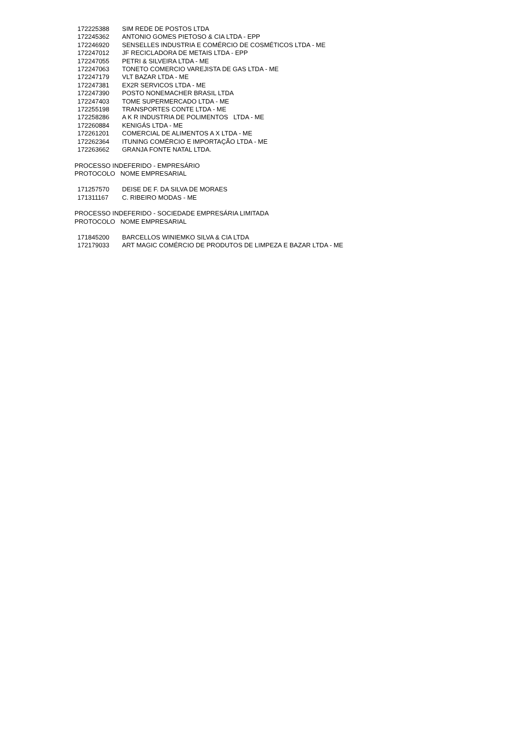| 172225388 | SIM REDE DE POSTOS LTDA |
| 172245362 | ANTONIO GOMES PIETOSO & CIA LTDA - EPP |
| 172246920 | SENSELLES INDUSTRIA E COMÉRCIO DE COSMÉTICOS LTDA - ME |
| 172247012 | JF RECICLADORA DE METAIS LTDA - EPP |
| 172247055 | PETRI & SILVEIRA LTDA - ME |
| 172247063 | TONETO COMERCIO VAREJISTA DE GAS LTDA - ME |
| 172247179 | VLT BAZAR LTDA - ME |
| 172247381 | EX2R SERVICOS LTDA - ME |
| 172247390 | POSTO NONEMACHER BRASIL LTDA |
| 172247403 | TOME SUPERMERCADO LTDA - ME |
| 172255198 | TRANSPORTES CONTE LTDA - ME |
| 172258286 | A K R INDUSTRIA DE POLIMENTOS LTDA - ME |
| 172260884 | KENIGÁS LTDA - ME |
| 172261201 | COMERCIAL DE ALIMENTOS A X LTDA - ME |
| 172262364 | ITUNING COMÉRCIO E IMPORTAÇÃO LTDA - ME |
| 172263662 | GRANJA FONTE NATAL LTDA. |
PROCESSO INDEFERIDO - EMPRESÁRIO
PROTOCOLO NOME EMPRESARIAL
| 171257570 | DEISE DE F. DA SILVA DE MORAES |
| 171311167 | C. RIBEIRO MODAS - ME |
PROCESSO INDEFERIDO - SOCIEDADE EMPRESÁRIA LIMITADA
PROTOCOLO NOME EMPRESARIAL
| 171845200 | BARCELLOS WINIEMKO SILVA & CIA LTDA |
| 172179033 | ART MAGIC COMÉRCIO DE PRODUTOS DE LIMPEZA E BAZAR LTDA - ME |